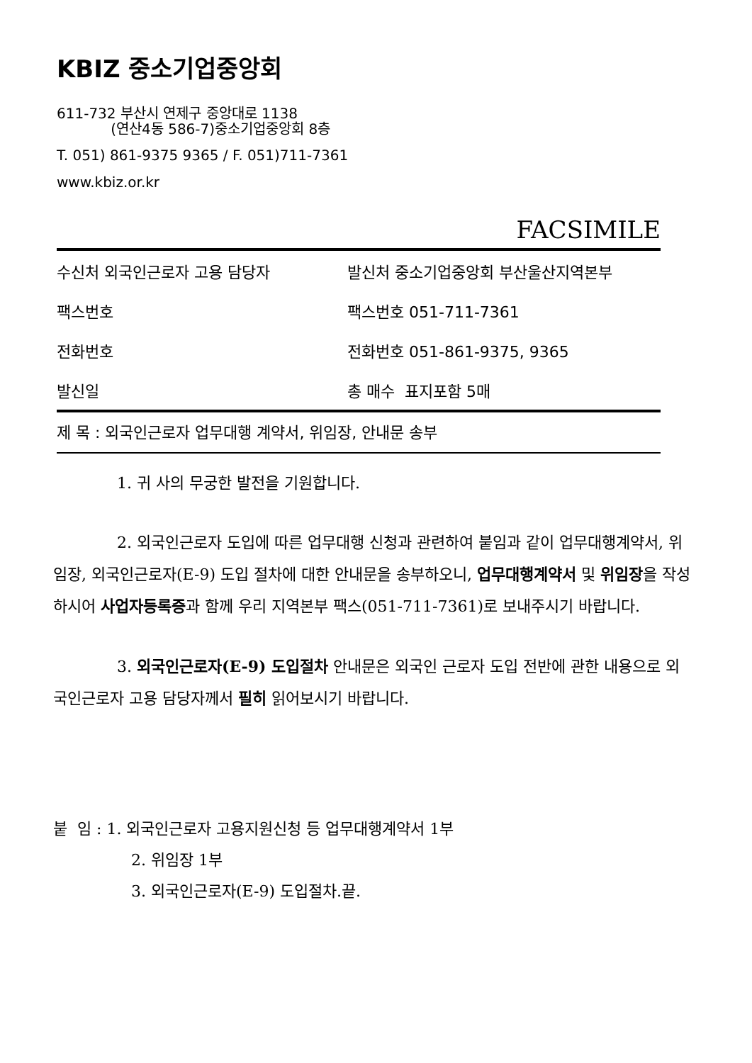KBIZ 중소기업중앙회
611-732 부산시 연제구 중앙대로 1138
(연산4동 586-7)중소기업중앙회 8층
T. 051) 861-9375 9365 / F. 051)711-7361
www.kbiz.or.kr
FACSIMILE
| 수신처 외국인근로자 고용 담당자 | 발신처 중소기업중앙회 부산울산지역본부 |
| 팩스번호 | 팩스번호 051-711-7361 |
| 전화번호 | 전화번호 051-861-9375, 9365 |
| 발신일 | 총 매수 표지포함 5매 |
제 목 : 외국인근로자 업무대행 계약서, 위임장, 안내문 송부
1. 귀 사의 무궁한 발전을 기원합니다.
2. 외국인근로자 도입에 따른 업무대행 신청과 관련하여 붙임과 같이 업무대행계약서, 위임장, 외국인근로자(E-9) 도입 절차에 대한 안내문을 송부하오니, 업무대행계약서 및 위임장을 작성하시어 사업자등록증과 함께 우리 지역본부 팩스(051-711-7361)로 보내주시기 바랍니다.
3. 외국인근로자(E-9) 도입절차 안내문은 외국인 근로자 도입 전반에 관한 내용으로 외국인근로자 고용 담당자께서 필히 읽어보시기 바랍니다.
붙 임 : 1. 외국인근로자 고용지원신청 등 업무대행계약서 1부
2. 위임장 1부
3. 외국인근로자(E-9) 도입절차.끝.